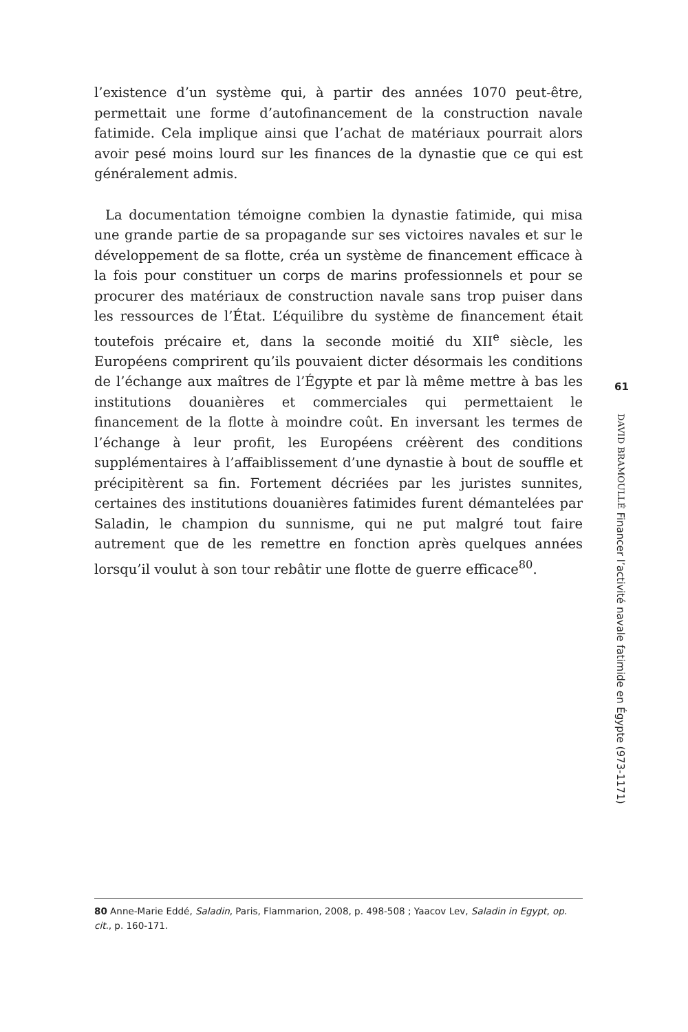l’existence d’un système qui, à partir des années 1070 peut-être, permettait une forme d’autofinancement de la construction navale fatimide. Cela implique ainsi que l’achat de matériaux pourrait alors avoir pesé moins lourd sur les finances de la dynastie que ce qui est généralement admis.
La documentation témoigne combien la dynastie fatimide, qui misa une grande partie de sa propagande sur ses victoires navales et sur le développement de sa flotte, créa un système de financement efficace à la fois pour constituer un corps de marins professionnels et pour se procurer des matériaux de construction navale sans trop puiser dans les ressources de l’État. L’équilibre du système de financement était toutefois précaire et, dans la seconde moitié du XII<sup>e</sup> siècle, les Européens comprirent qu’ils pouvaient dicter désormais les conditions de l’échange aux maîtres de l’Égypte et par là même mettre à bas les institutions douanières et commerciales qui permettaient le financement de la flotte à moindre coût. En inversant les termes de l’échange à leur profit, les Européens créèrent des conditions supplémentaires à l’affaiblissement d’une dynastie à bout de souffle et précipitèrent sa fin. Fortement décriées par les juristes sunnites, certaines des institutions douanières fatimides furent démantelées par Saladin, le champion du sunnisme, qui ne put malgré tout faire autrement que de les remettre en fonction après quelques années lorsqu’il voulut à son tour rebâtir une flotte de guerre efficace<sup>80</sup>.
61
DAVID BRAMOULLÉ Financer l’activité navale fatimide en Égypte (973-1171)
80 Anne-Marie Eddé, Saladin, Paris, Flammarion, 2008, p. 498-508 ; Yaacov Lev, Saladin in Egypt, op. cit., p. 160-171.